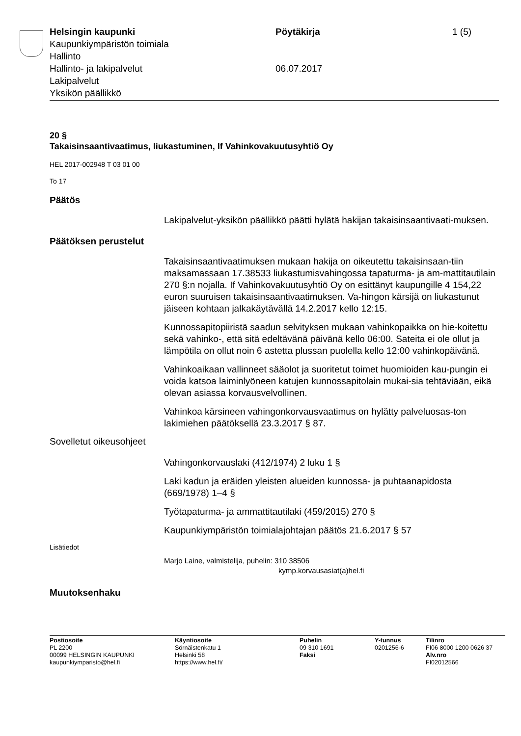Helsingin kaupunki
Kaupunkiympäristön toimiala
Hallinto
Hallinto- ja lakipalvelut
Lakipalvelut
Yksikön päällikkö
Pöytäkirja
06.07.2017
1 (5)
20 §
Takaisinsaantivaatimus, liukastuminen, If Vahinkovakuutusyhtiö Oy
HEL 2017-002948 T 03 01 00
To 17
Päätös
Lakipalvelut-yksikön päällikkö päätti hylätä hakijan takaisinsaantivaati-muksen.
Päätöksen perustelut
Takaisinsaantivaatimuksen mukaan hakija on oikeutettu takaisinsaan-tiin maksamassaan 17.38533 liukastumisvahingossa tapaturma- ja am-mattitautilain 270 §:n nojalla. If Vahinkovakuutusyhtiö Oy on esittänyt kaupungille 4 154,22 euron suuruisen takaisinsaantivaatimuksen. Va-hingon kärsijä on liukastunut jäiseen kohtaan jalkakäytävällä 14.2.2017 kello 12:15.
Kunnossapitopiiristä saadun selvityksen mukaan vahinkopaikka on hie-koitettu sekä vahinko-, että sitä edeltävänä päivänä kello 06:00. Sateita ei ole ollut ja lämpötila on ollut noin 6 astetta plussan puolella kello 12:00 vahinkopäivänä.
Vahinkoaikaan vallinneet sääolot ja suoritetut toimet huomioiden kau-pungin ei voida katsoa laiminlyöneen katujen kunnossapitolain mukai-sia tehtäviään, eikä olevan asiassa korvausvelvollinen.
Vahinkoa kärsineen vahingonkorvausvaatimus on hylätty palveluosas-ton lakimiehen päätöksellä 23.3.2017 § 87.
Sovelletut oikeusohjeet
Vahingonkorvauslaki (412/1974) 2 luku 1 §
Laki kadun ja eräiden yleisten alueiden kunnossa- ja puhtaanapidosta (669/1978) 1–4 §
Työtapaturma- ja ammattitautilaki (459/2015) 270 §
Kaupunkiympäristön toimialajohtajan päätös 21.6.2017 § 57
Lisätiedot
Marjo Laine, valmistelija, puhelin: 310 38506
kymp.korvausasiat(a)hel.fi
Muutoksenhaku
Postiosoite
PL 2200
00099 HELSINGIN KAUPUNKI
kaupunkiymparisto@hel.fi
Käyntiosoite
Sörnäistenkatu 1
Helsinki 58
https://www.hel.fi/
Puhelin
09 310 1691
Faksi
Y-tunnus
0201256-6
Tilinro
FI06 8000 1200 0626 37
Alv.nro
FI02012566